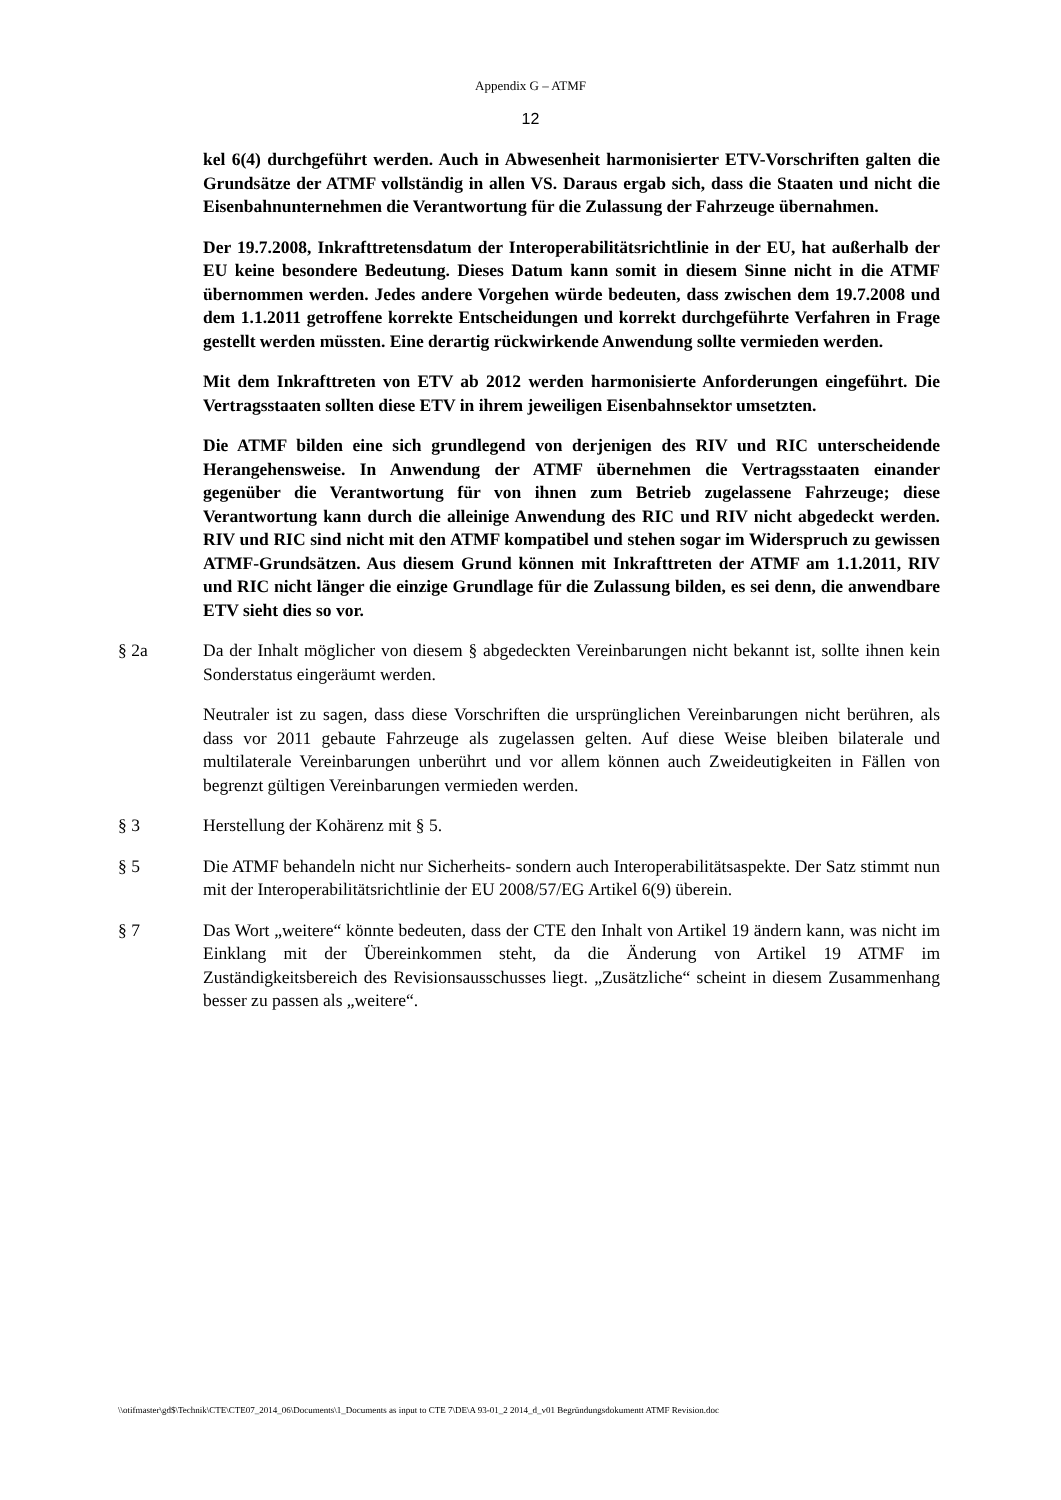Appendix G – ATMF
12
kel 6(4) durchgeführt werden. Auch in Abwesenheit harmonisierter ETV-Vorschriften galten die Grundsätze der ATMF vollständig in allen VS. Daraus ergab sich, dass die Staaten und nicht die Eisenbahnunternehmen die Verantwortung für die Zulassung der Fahrzeuge übernahmen.
Der 19.7.2008, Inkrafttretensdatum der Interoperabilitätsrichtlinie in der EU, hat außerhalb der EU keine besondere Bedeutung. Dieses Datum kann somit in diesem Sinne nicht in die ATMF übernommen werden. Jedes andere Vorgehen würde bedeuten, dass zwischen dem 19.7.2008 und dem 1.1.2011 getroffene korrekte Entscheidungen und korrekt durchgeführte Verfahren in Frage gestellt werden müssten. Eine derartig rückwirkende Anwendung sollte vermieden werden.
Mit dem Inkrafttreten von ETV ab 2012 werden harmonisierte Anforderungen eingeführt. Die Vertragsstaaten sollten diese ETV in ihrem jeweiligen Eisenbahnsektor umsetzten.
Die ATMF bilden eine sich grundlegend von derjenigen des RIV und RIC unterscheidende Herangehensweise. In Anwendung der ATMF übernehmen die Vertragsstaaten einander gegenüber die Verantwortung für von ihnen zum Betrieb zugelassene Fahrzeuge; diese Verantwortung kann durch die alleinige Anwendung des RIC und RIV nicht abgedeckt werden. RIV und RIC sind nicht mit den ATMF kompatibel und stehen sogar im Widerspruch zu gewissen ATMF-Grundsätzen. Aus diesem Grund können mit Inkrafttreten der ATMF am 1.1.2011, RIV und RIC nicht länger die einzige Grundlage für die Zulassung bilden, es sei denn, die anwendbare ETV sieht dies so vor.
§ 2a Da der Inhalt möglicher von diesem § abgedeckten Vereinbarungen nicht bekannt ist, sollte ihnen kein Sonderstatus eingeräumt werden.
Neutraler ist zu sagen, dass diese Vorschriften die ursprünglichen Vereinbarungen nicht berühren, als dass vor 2011 gebaute Fahrzeuge als zugelassen gelten. Auf diese Weise bleiben bilaterale und multilaterale Vereinbarungen unberührt und vor allem können auch Zweideutigkeiten in Fällen von begrenzt gültigen Vereinbarungen vermieden werden.
§ 3 Herstellung der Kohärenz mit § 5.
§ 5 Die ATMF behandeln nicht nur Sicherheits- sondern auch Interoperabilitätsaspekte. Der Satz stimmt nun mit der Interoperabilitätsrichtlinie der EU 2008/57/EG Artikel 6(9) überein.
§ 7 Das Wort „weitere“ könnte bedeuten, dass der CTE den Inhalt von Artikel 19 ändern kann, was nicht im Einklang mit der Übereinkommen steht, da die Änderung von Artikel 19 ATMF im Zuständigkeitsbereich des Revisionsausschusses liegt. „Zusätzliche“ scheint in diesem Zusammenhang besser zu passen als „weitere“.
\\otifmaster\gd$\Technik\CTE\CTE07_2014_06\Documents\1_Documents as input to CTE 7\DE\A 93-01_2 2014_d_v01 Begründungsdokumentt ATMF Revision.doc